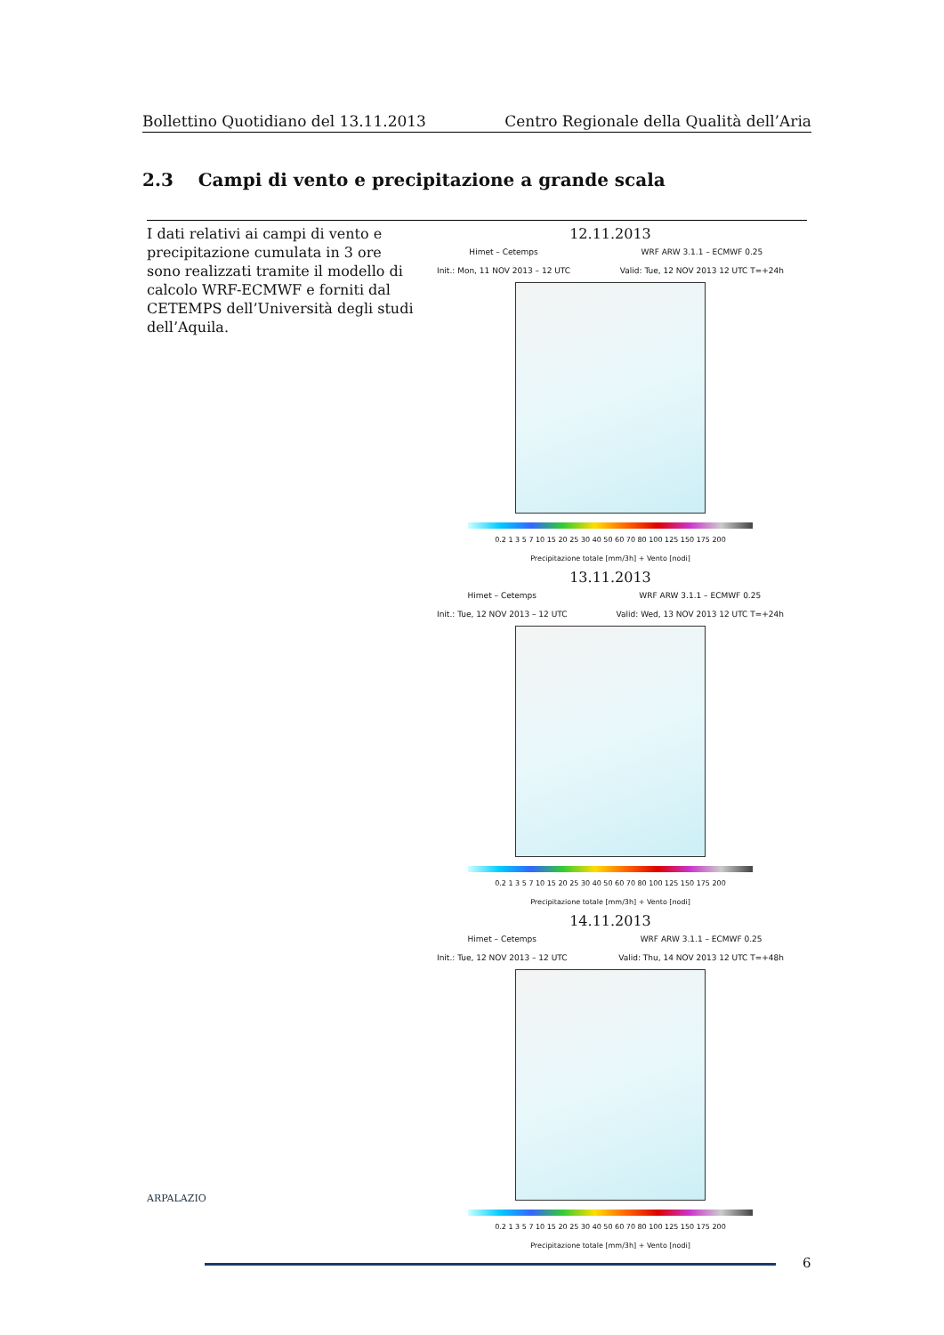Bollettino Quotidiano del 13.11.2013 Centro Regionale della Qualità dell’Aria
2.3 Campi di vento e precipitazione a grande scala
| I dati relativi ai campi di vento e precipitazione cumulata in 3 ore sono realizzati tramite il modello di calcolo WRF-ECMWF e forniti dal CETEMPS dell’Università degli studi dell’Aquila. | 12.11.2013 Himet – Cetemps Init.: Mon, 11 NOV 2013 – 12 UTC WRF ARW 3.1.1 – ECMWF 0.25 Valid: Tue, 12 NOV 2013 12 UTC T=+24h 0.2 1 3 5 7 10 15 20 25 30 40 50 60 70 80 100 125 150 175 200 Precipitazione totale [mm/3h] + Vento [nodi] 13.11.2013 Himet – Cetemps Init.: Tue, 12 NOV 2013 – 12 UTC WRF ARW 3.1.1 – ECMWF 0.25 Valid: Wed, 13 NOV 2013 12 UTC T=+24h 0.2 1 3 5 7 10 15 20 25 30 40 50 60 70 80 100 125 150 175 200 Precipitazione totale [mm/3h] + Vento [nodi] 14.11.2013 Himet – Cetemps Init.: Tue, 12 NOV 2013 – 12 UTC WRF ARW 3.1.1 – ECMWF 0.25 Valid: Thu, 14 NOV 2013 12 UTC T=+48h 0.2 1 3 5 7 10 15 20 25 30 40 50 60 70 80 100 125 150 175 200 Precipitazione totale [mm/3h] + Vento [nodi] |
ARPALAZIO
6